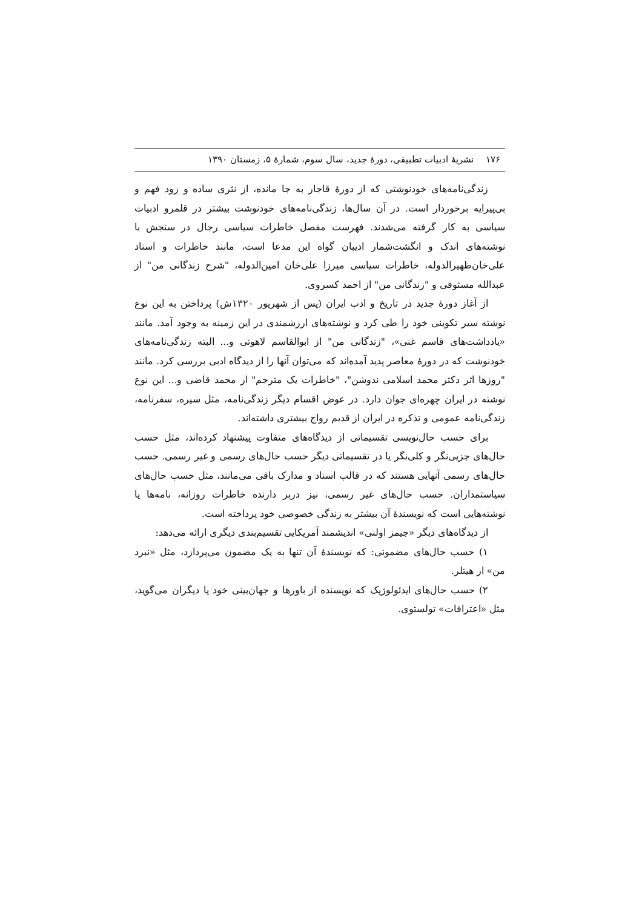۱۷۶ نشریهٔ ادبیات تطبیقی، دورهٔ جدید، سال سوم، شمارهٔ ۵، زمستان ۱۳۹۰
زندگی‌نامه‌های خودنوشتی که از دورهٔ قاجار به جا مانده، از نثری ساده و زود فهم و بی‌پیرایه برخوردار است. در آن سال‌ها، زندگی‌نامه‌های خودنوشت بیشتر در قلمرو ادبیات سیاسی به کار گرفته می‌شدند. فهرست مفصل خاطرات سیاسی رجال در سنجش با نوشته‌های اندک و انگشت‌شمار ادیبان گواه این مدعا است، مانند خاطرات و اسناد علی‌خان‌ظهیرالدوله، خاطرات سیاسی میرزا علی‌خان امین‌الدوله، "شرح زندگانی من" از عبدالله مستوفی و "زندگانی من" از احمد کسروی.
از آغاز دورهٔ جدید در تاریخ و ادب ایران (پس از شهریور ۱۳۲۰ش) پرداختن به این نوع نوشته سیر تکوینی خود را طی کرد و نوشته‌های ارزشمندی در این زمینه به وجود آمد. مانند «یادداشت‌های قاسم غنی»، "زندگانی من" از ابوالقاسم لاهوتی و... البته زندگی‌نامه‌های خودنوشت که در دورهٔ معاصر پدید آمده‌اند که می‌توان آنها را از دیدگاه ادبی بررسی کرد. مانند "روزها اثر دکتر محمد اسلامی ندوشن"، "خاطرات یک مترجم" از محمد قاضی و... این نوع نوشته در ایران چهره‌ای جوان دارد. در عوض اقسام دیگر زندگی‌نامه، مثل سیره، سفرنامه، زندگی‌نامه عمومی و تذکره در ایران از قدیم رواج بیشتری داشته‌اند.
برای حسب حال‌نویسی تقسیماتی از دیدگاه‌های متفاوت پیشنهاد کرده‌اند، مثل حسب حال‌های جزیی‌نگر و کلی‌نگر یا در تقسیماتی دیگر حسب حال‌های رسمی و غیر رسمی. حسب حال‌های رسمی آنهایی هستند که در قالب اسناد و مدارک باقی می‌مانند، مثل حسب حال‌های سیاستمداران. حسب حال‌های غیر رسمی، نیز دربر دارنده خاطرات روزانه، نامه‌ها یا نوشته‌هایی است که نویسندهٔ آن بیشتر به زندگی خصوصی خود پرداخته است.
از دیدگاه‌های دیگر «جیمز اولنی» اندیشمند آمریکایی تقسیم‌بندی دیگری ارائه می‌دهد:
۱) حسب حال‌های مضمونی: که نویسندهٔ آن تنها به یک مضمون می‌پردازد، مثل «نبرد من» از هیتلر.
۲) حسب حال‌های ایدئولوژیک که نویسنده از باورها و جهان‌بینی خود یا دیگران می‌گوید، مثل «اعترافات» تولستوی.